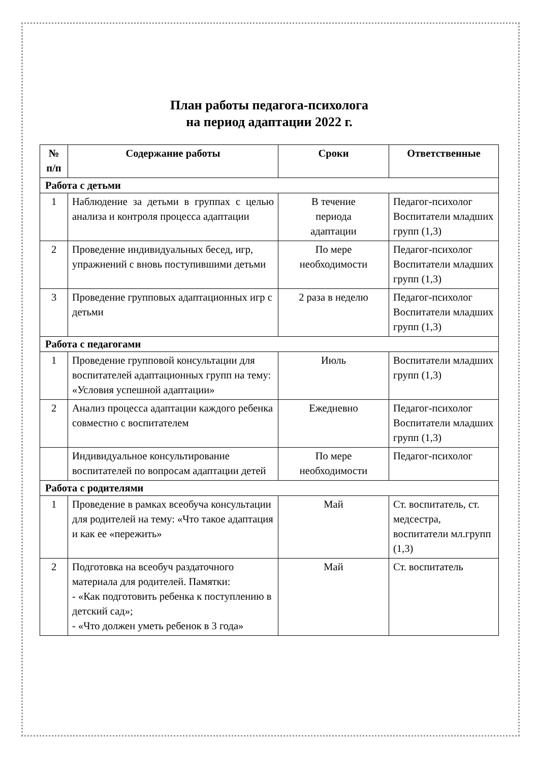План работы педагога-психолога
на период адаптации 2022 г.
| № п/п | Содержание работы | Сроки | Ответственные |
| --- | --- | --- | --- |
| Работа с детьми | | | |
| 1 | Наблюдение за детьми в группах с целью анализа и контроля процесса адаптации | В течение периода адаптации | Педагог-психолог Воспитатели младших групп (1,3) |
| 2 | Проведение индивидуальных бесед, игр, упражнений с вновь поступившими детьми | По мере необходимости | Педагог-психолог Воспитатели младших групп (1,3) |
| 3 | Проведение групповых адаптационных игр с детьми | 2 раза в неделю | Педагог-психолог Воспитатели младших групп (1,3) |
| Работа с педагогами | | | |
| 1 | Проведение групповой консультации для воспитателей адаптационных групп на тему: «Условия успешной адаптации» | Июль | Воспитатели младших групп (1,3) |
| 2 | Анализ процесса адаптации каждого ребенка совместно с воспитателем | Ежедневно | Педагог-психолог Воспитатели младших групп (1,3) |
| | Индивидуальное консультирование воспитателей по вопросам адаптации детей | По мере необходимости | Педагог-психолог |
| Работа с родителями | | | |
| 1 | Проведение в рамках всеобуча консультации для родителей на тему: «Что такое адаптация и как ее «пережить» | Май | Ст. воспитатель, ст. медсестра, воспитатели мл.групп (1,3) |
| 2 | Подготовка на всеобуч раздаточного материала для родителей. Памятки: - «Как подготовить ребенка к поступлению в детский сад»; - «Что должен уметь ребенок в 3 года» | Май | Ст. воспитатель |